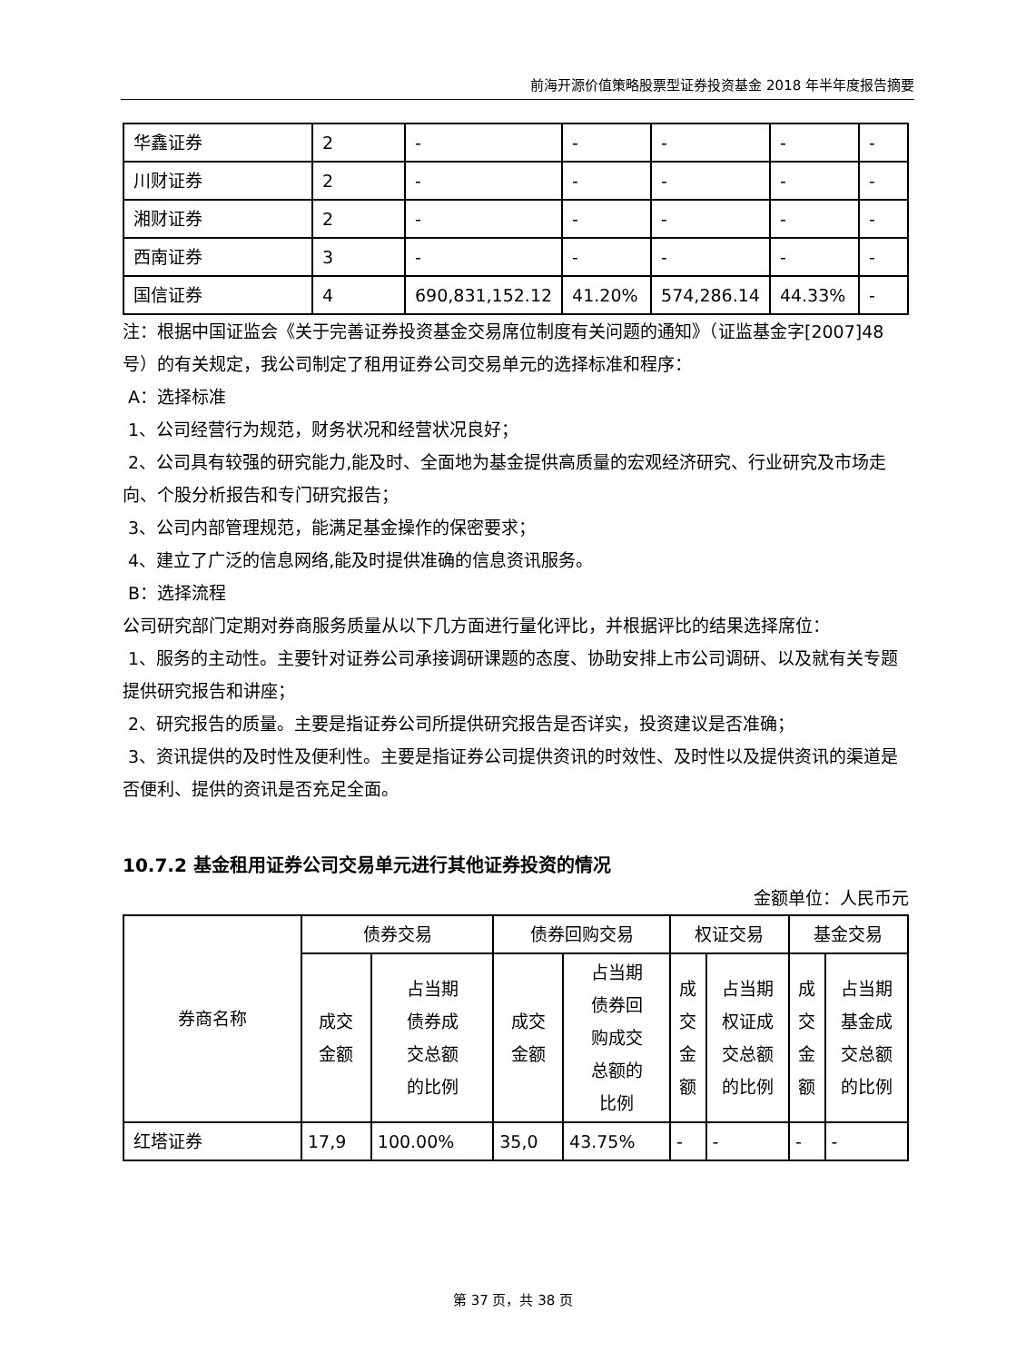前海开源价值策略股票型证券投资基金 2018 年半年度报告摘要
| 华鑫证券 | 2 | - | - | - | - | - |
| 川财证券 | 2 | - | - | - | - | - |
| 湘财证券 | 2 | - | - | - | - | - |
| 西南证券 | 3 | - | - | - | - | - |
| 国信证券 | 4 | 690,831,152.12 | 41.20% | 574,286.14 | 44.33% | - |
注：根据中国证监会《关于完善证券投资基金交易席位制度有关问题的通知》（证监基金字[2007]48号）的有关规定，我公司制定了租用证券公司交易单元的选择标准和程序：
A：选择标准
1、公司经营行为规范，财务状况和经营状况良好；
2、公司具有较强的研究能力,能及时、全面地为基金提供高质量的宏观经济研究、行业研究及市场走向、个股分析报告和专门研究报告；
3、公司内部管理规范，能满足基金操作的保密要求；
4、建立了广泛的信息网络,能及时提供准确的信息资讯服务。
B：选择流程
公司研究部门定期对券商服务质量从以下几方面进行量化评比，并根据评比的结果选择席位：
1、服务的主动性。主要针对证券公司承接调研课题的态度、协助安排上市公司调研、以及就有关专题提供研究报告和讲座；
2、研究报告的质量。主要是指证券公司所提供研究报告是否详实，投资建议是否准确；
3、资讯提供的及时性及便利性。主要是指证券公司提供资讯的时效性、及时性以及提供资讯的渠道是否便利、提供的资讯是否充足全面。
10.7.2 基金租用证券公司交易单元进行其他证券投资的情况
金额单位：人民币元
| 券商名称 | 债券交易 | | 债券回购交易 | | 权证交易 | | 基金交易 | |
| --- | --- | --- | --- | --- | --- | --- | --- | --- |
| | 成交 金额 | 占当期 债券成 交总额 的比例 | 成交 金额 | 占当期 债券回 购成交 总额的 比例 | 成 交 金 额 | 占当期 权证成 交总额 的比例 | 成 交 金 额 | 占当期 基金成 交总额 的比例 |
| 红塔证券 | 17,9 | 100.00% | 35,0 | 43.75% | - | - | - | - |
第 37 页，共 38 页